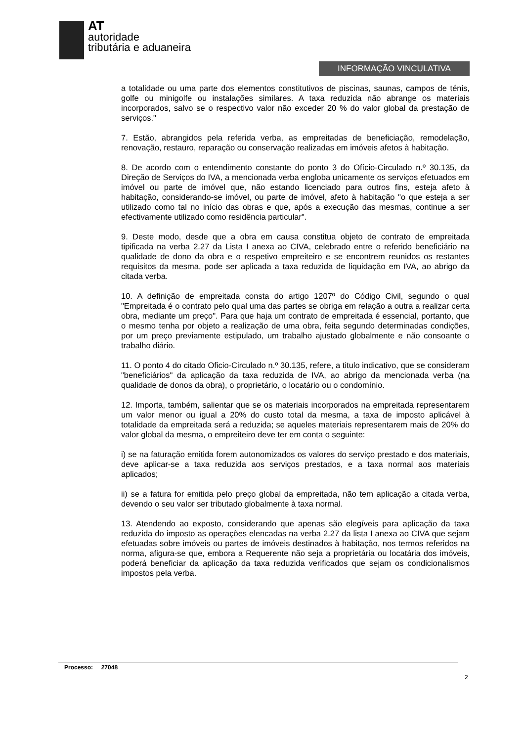AT
autoridade
tributária e aduaneira
INFORMAÇÃO VINCULATIVA
a totalidade ou uma parte dos elementos constitutivos de piscinas, saunas, campos de ténis, golfe ou minigolfe ou instalações similares. A taxa reduzida não abrange os materiais incorporados, salvo se o respectivo valor não exceder 20 % do valor global da prestação de serviços."
7. Estão, abrangidos pela referida verba, as empreitadas de beneficiação, remodelação, renovação, restauro, reparação ou conservação realizadas em imóveis afetos à habitação.
8. De acordo com o entendimento constante do ponto 3 do Ofício-Circulado n.º 30.135, da Direção de Serviços do IVA, a mencionada verba engloba unicamente os serviços efetuados em imóvel ou parte de imóvel que, não estando licenciado para outros fins, esteja afeto à habitação, considerando-se imóvel, ou parte de imóvel, afeto à habitação "o que esteja a ser utilizado como tal no início das obras e que, após a execução das mesmas, continue a ser efectivamente utilizado como residência particular".
9. Deste modo, desde que a obra em causa constitua objeto de contrato de empreitada tipificada na verba 2.27 da Lista I anexa ao CIVA, celebrado entre o referido beneficiário na qualidade de dono da obra e o respetivo empreiteiro e se encontrem reunidos os restantes requisitos da mesma, pode ser aplicada a taxa reduzida de liquidação em IVA, ao abrigo da citada verba.
10. A definição de empreitada consta do artigo 1207º do Código Civil, segundo o qual "Empreitada é o contrato pelo qual uma das partes se obriga em relação a outra a realizar certa obra, mediante um preço". Para que haja um contrato de empreitada é essencial, portanto, que o mesmo tenha por objeto a realização de uma obra, feita segundo determinadas condições, por um preço previamente estipulado, um trabalho ajustado globalmente e não consoante o trabalho diário.
11. O ponto 4 do citado Oficio-Circulado n.º 30.135, refere, a titulo indicativo, que se consideram "beneficiários" da aplicação da taxa reduzida de IVA, ao abrigo da mencionada verba (na qualidade de donos da obra), o proprietário, o locatário ou o condomínio.
12. Importa, também, salientar que se os materiais incorporados na empreitada representarem um valor menor ou igual a 20% do custo total da mesma, a taxa de imposto aplicável à totalidade da empreitada será a reduzida; se aqueles materiais representarem mais de 20% do valor global da mesma, o empreiteiro deve ter em conta o seguinte:
i) se na faturação emitida forem autonomizados os valores do serviço prestado e dos materiais, deve aplicar-se a taxa reduzida aos serviços prestados, e a taxa normal aos materiais aplicados;
ii) se a fatura for emitida pelo preço global da empreitada, não tem aplicação a citada verba, devendo o seu valor ser tributado globalmente à taxa normal.
13. Atendendo ao exposto, considerando que apenas são elegíveis para aplicação da taxa reduzida do imposto as operações elencadas na verba 2.27 da lista I anexa ao CIVA que sejam efetuadas sobre imóveis ou partes de imóveis destinados à habitação, nos termos referidos na norma, afigura-se que, embora a Requerente não seja a proprietária ou locatária dos imóveis, poderá beneficiar da aplicação da taxa reduzida verificados que sejam os condicionalismos impostos pela verba.
Processo: 27048
2